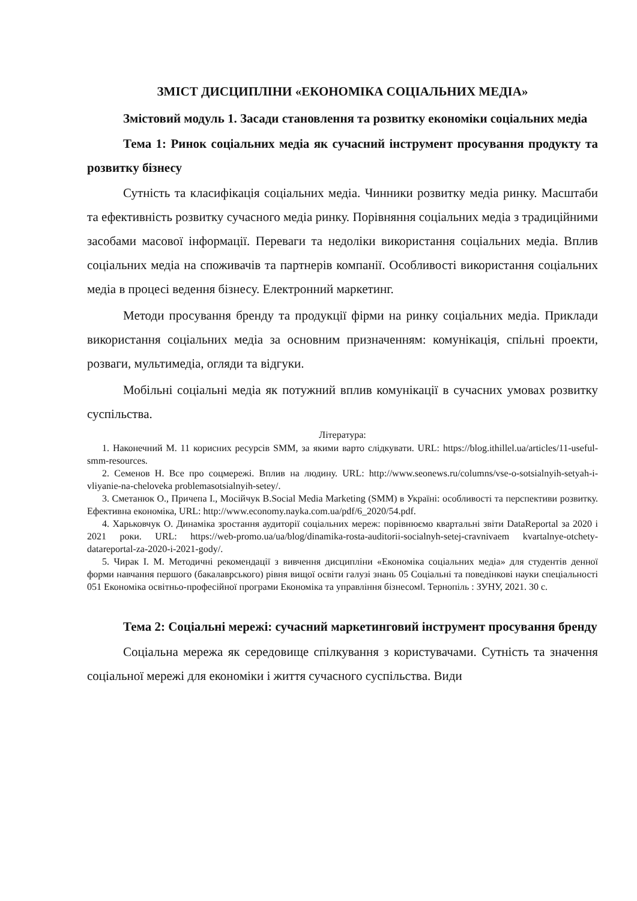ЗМІСТ ДИСЦИПЛІНИ «ЕКОНОМІКА СОЦІАЛЬНИХ МЕДІА»
Змістовий модуль 1. Засади становлення та розвитку економіки соціальних медіа
Тема 1: Ринок соціальних медіа як сучасний інструмент просування продукту та розвитку бізнесу
Сутність та класифікація соціальних медіа. Чинники розвитку медіа ринку. Масштаби та ефективність розвитку сучасного медіа ринку. Порівняння соціальних медіа з традиційними засобами масової інформації. Переваги та недоліки використання соціальних медіа. Вплив соціальних медіа на споживачів та партнерів компанії. Особливості використання соціальних медіа в процесі ведення бізнесу. Електронний маркетинг.
Методи просування бренду та продукції фірми на ринку соціальних медіа. Приклади використання соціальних медіа за основним призначенням: комунікація, спільні проекти, розваги, мультимедіа, огляди та відгуки.
Мобільні соціальні медіа як потужний вплив комунікації в сучасних умовах розвитку суспільства.
Література:
1. Наконечний М. 11 корисних ресурсів SMM, за якими варто слідкувати. URL: https://blog.ithillel.ua/articles/11-useful-smm-resources.
2. Семенов Н. Все про соцмережі. Вплив на людину. URL: http://www.seonews.ru/columns/vse-o-sotsialnyih-setyah-i-vliyanie-na-cheloveka problemasotsialnyih-setey/.
3. Сметанюк О., Причепа І., Мосійчук В.Social Media Marketing (SMM) в Україні: особливості та перспективи розвитку. Ефективна економіка, URL: http://www.economy.nayka.com.ua/pdf/6_2020/54.pdf.
4. Харьковчук О. Динаміка зростання аудиторії соціальних мереж: порівнюємо квартальні звіти DataReportal за 2020 і 2021 роки. URL: https://web-promo.ua/ua/blog/dinamika-rosta-auditorii-socialnyh-setej-cravnivaem kvartalnye-otchety-datareportal-za-2020-i-2021-gody/.
5. Чирак І. М. Методичні рекомендації з вивчення дисципліни «Економіка соціальних медіа» для студентів денної форми навчання першого (бакалаврського) рівня вищої освіти галузі знань 05 Соціальні та поведінкові науки спеціальності 051 Економіка освітньо-професійної програми Економіка та управління бізнесом‖. Тернопіль : ЗУНУ, 2021. 30 с.
Тема 2: Соціальні мережі: сучасний маркетинговий інструмент просування бренду
Соціальна мережа як середовище спілкування з користувачами. Сутність та значення соціальної мережі для економіки і життя сучасного суспільства. Види